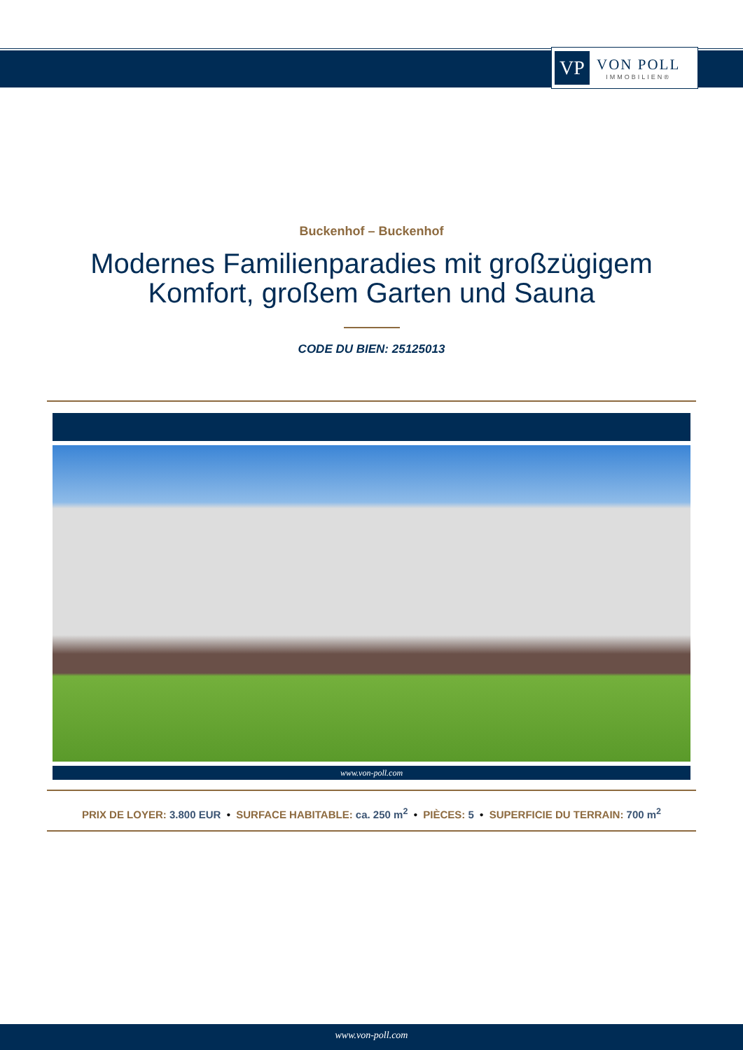VP
VON POLL
IMMOBILIEN®
Buckenhof – Buckenhof
Modernes Familienparadies mit großzügigem
Komfort, großem Garten und Sauna
CODE DU BIEN: 25125013
www.von-poll.com
PRIX DE LOYER: 3.800 EUR • SURFACE HABITABLE: ca. 250 m<sup>2</sup> • PIÈCES: 5 • SUPERFICIE DU TERRAIN: 700 m<sup>2</sup>
www.von-poll.com